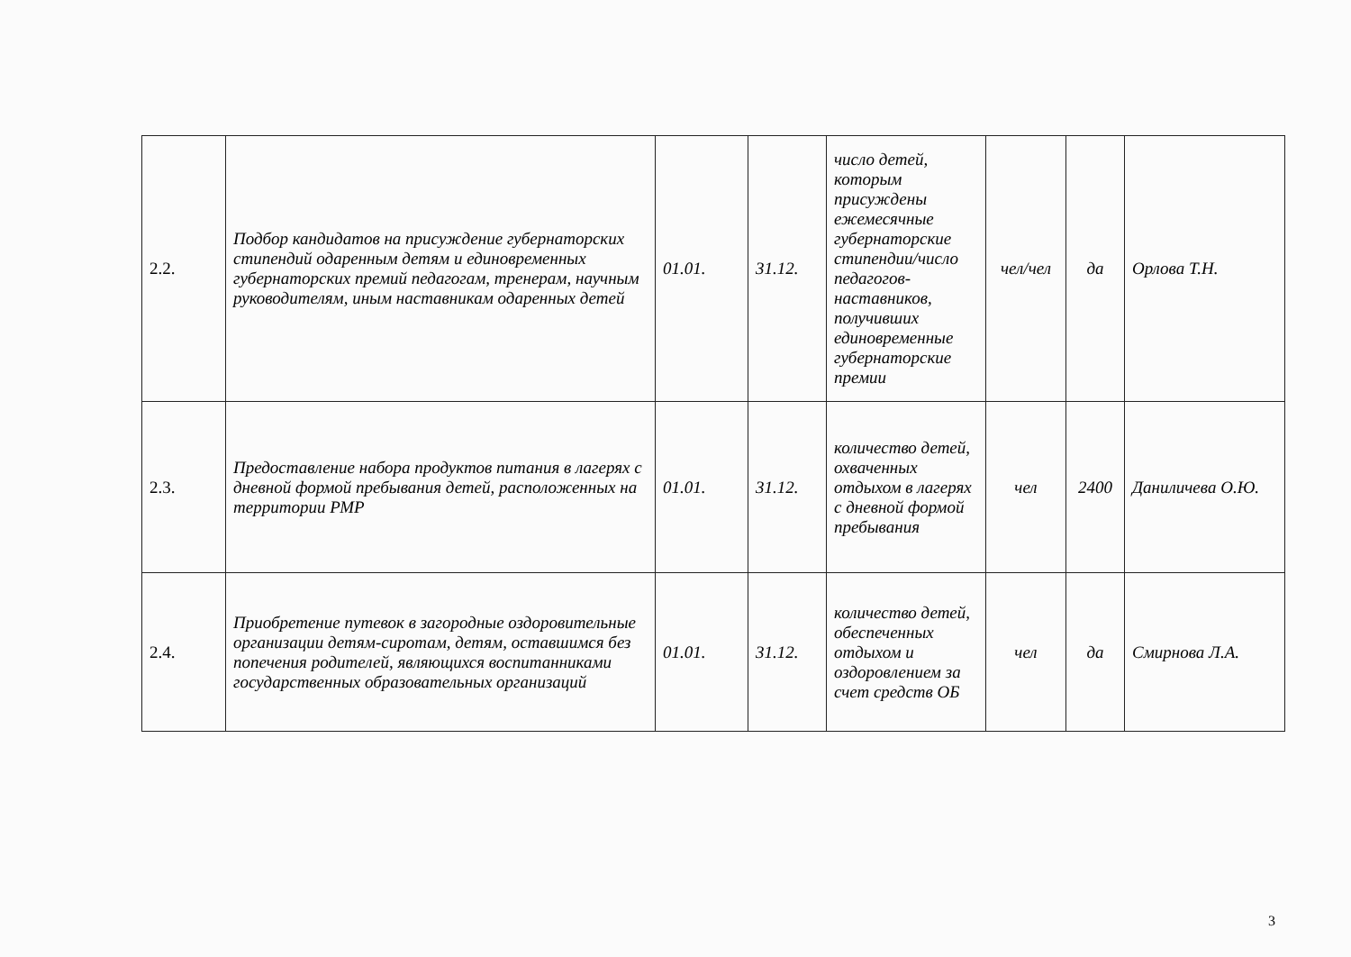| 2.2. | Подбор кандидатов на присуждение губернаторских стипендий одаренным детям и единовременных губернаторских премий педагогам, тренерам, научным руководителям, иным наставникам одаренных детей | 01.01. | 31.12. | число детей, которым присуждены ежемесячные губернаторские стипендии/число педагогов-наставников, получивших единовременные губернаторские премии | чел/чел | да | Орлова Т.Н. |
| 2.3. | Предоставление набора продуктов питания в лагерях с дневной формой пребывания детей, расположенных на территории РМР | 01.01. | 31.12. | количество детей, охваченных отдыхом в лагерях с дневной формой пребывания | чел | 2400 | Даниличева О.Ю. |
| 2.4. | Приобретение путевок в загородные оздоровительные организации детям-сиротам, детям, оставшимся без попечения родителей, являющихся воспитанниками государственных образовательных организаций | 01.01. | 31.12. | количество детей, обеспеченных отдыхом и оздоровлением за счет средств ОБ | чел | да | Смирнова Л.А. |
3